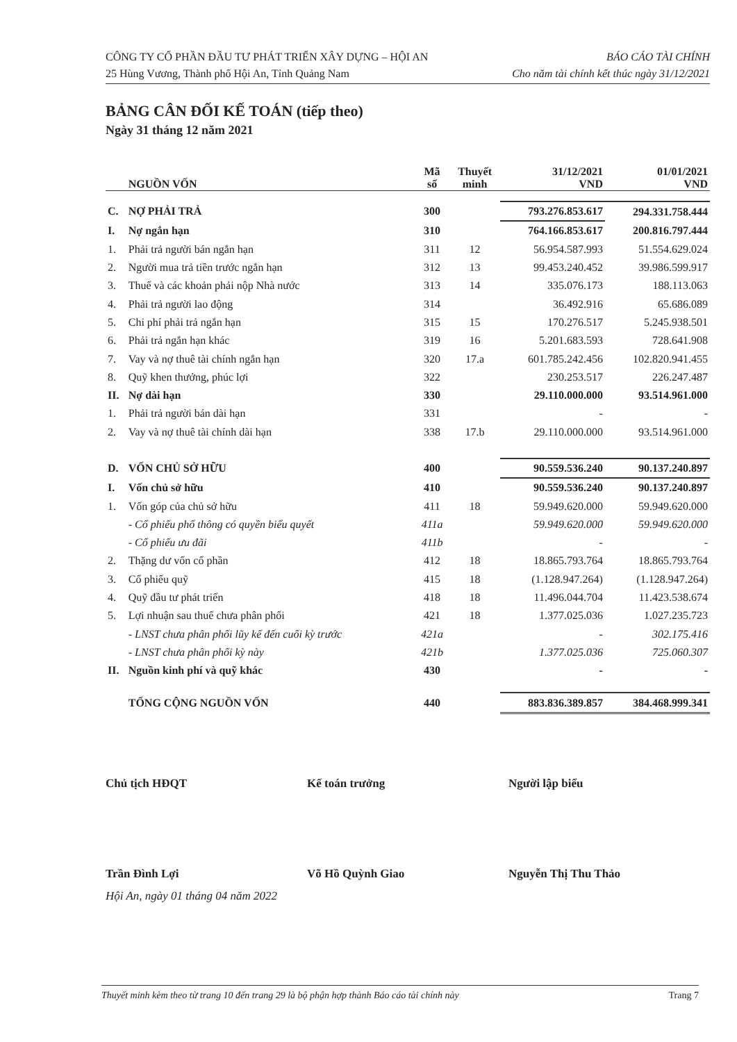CÔNG TY CỔ PHẦN ĐẦU TƯ PHÁT TRIỂN XÂY DỰNG – HỘI AN
25 Hùng Vương, Thành phố Hội An, Tỉnh Quảng Nam
BÁO CÁO TÀI CHÍNH
Cho năm tài chính kết thúc ngày 31/12/2021
BẢNG CÂN ĐỐI KẾ TOÁN (tiếp theo)
Ngày 31 tháng 12 năm 2021
| | NGUỒN VỐN | Mã số | Thuyết minh | 31/12/2021 VND | 01/01/2021 VND |
| --- | --- | --- | --- | --- | --- |
| C. | NỢ PHẢI TRẢ | 300 | | 793.276.853.617 | 294.331.758.444 |
| I. | Nợ ngắn hạn | 310 | | 764.166.853.617 | 200.816.797.444 |
| 1. | Phải trả người bán ngắn hạn | 311 | 12 | 56.954.587.993 | 51.554.629.024 |
| 2. | Người mua trả tiền trước ngắn hạn | 312 | 13 | 99.453.240.452 | 39.986.599.917 |
| 3. | Thuế và các khoản phải nộp Nhà nước | 313 | 14 | 335.076.173 | 188.113.063 |
| 4. | Phải trả người lao động | 314 | | 36.492.916 | 65.686.089 |
| 5. | Chi phí phải trả ngắn hạn | 315 | 15 | 170.276.517 | 5.245.938.501 |
| 6. | Phải trả ngắn hạn khác | 319 | 16 | 5.201.683.593 | 728.641.908 |
| 7. | Vay và nợ thuê tài chính ngắn hạn | 320 | 17.a | 601.785.242.456 | 102.820.941.455 |
| 8. | Quỹ khen thưởng, phúc lợi | 322 | | 230.253.517 | 226.247.487 |
| II. | Nợ dài hạn | 330 | | 29.110.000.000 | 93.514.961.000 |
| 1. | Phải trả người bán dài hạn | 331 | | - | - |
| 2. | Vay và nợ thuê tài chính dài hạn | 338 | 17.b | 29.110.000.000 | 93.514.961.000 |
| D. | VỐN CHỦ SỞ HỮU | 400 | | 90.559.536.240 | 90.137.240.897 |
| I. | Vốn chủ sở hữu | 410 | | 90.559.536.240 | 90.137.240.897 |
| 1. | Vốn góp của chủ sở hữu | 411 | 18 | 59.949.620.000 | 59.949.620.000 |
| | - Cổ phiếu phổ thông có quyền biểu quyết | 411a | | 59.949.620.000 | 59.949.620.000 |
| | - Cổ phiếu ưu đãi | 411b | | - | - |
| 2. | Thặng dư vốn cổ phần | 412 | 18 | 18.865.793.764 | 18.865.793.764 |
| 3. | Cổ phiếu quỹ | 415 | 18 | (1.128.947.264) | (1.128.947.264) |
| 4. | Quỹ đầu tư phát triển | 418 | 18 | 11.496.044.704 | 11.423.538.674 |
| 5. | Lợi nhuận sau thuế chưa phân phối | 421 | 18 | 1.377.025.036 | 1.027.235.723 |
| | - LNST chưa phân phối lũy kế đến cuối kỳ trước | 421a | | - | 302.175.416 |
| | - LNST chưa phân phối kỳ này | 421b | | 1.377.025.036 | 725.060.307 |
| II. | Nguồn kinh phí và quỹ khác | 430 | | - | - |
| | TỔNG CỘNG NGUỒN VỐN | 440 | | 883.836.389.857 | 384.468.999.341 |
Chủ tịch HĐQT Kế toán trưởng Người lập biểu
Trần Đình Lợi Võ Hồ Quỳnh Giao Nguyễn Thị Thu Thảo
Hội An, ngày 01 tháng 04 năm 2022
Thuyết minh kèm theo từ trang 10 đến trang 29 là bộ phận hợp thành Báo cáo tài chính này Trang 7